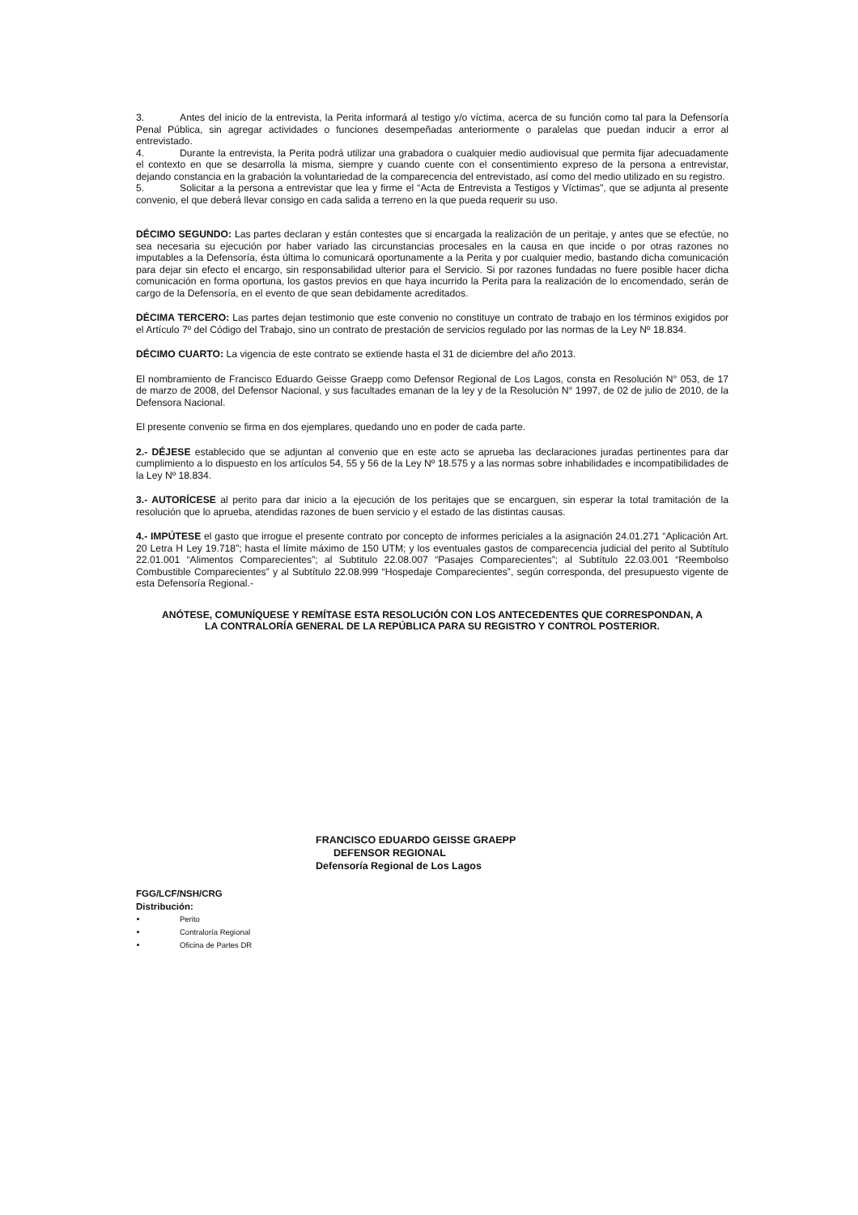3. Antes del inicio de la entrevista, la Perita informará al testigo y/o víctima, acerca de su función como tal para la Defensoría Penal Pública, sin agregar actividades o funciones desempeñadas anteriormente o paralelas que puedan inducir a error al entrevistado.
4. Durante la entrevista, la Perita podrá utilizar una grabadora o cualquier medio audiovisual que permita fijar adecuadamente el contexto en que se desarrolla la misma, siempre y cuando cuente con el consentimiento expreso de la persona a entrevistar, dejando constancia en la grabación la voluntariedad de la comparecencia del entrevistado, así como del medio utilizado en su registro.
5. Solicitar a la persona a entrevistar que lea y firme el “Acta de Entrevista a Testigos y Víctimas”, que se adjunta al presente convenio, el que deberá llevar consigo en cada salida a terreno en la que pueda requerir su uso.
DÉCIMO SEGUNDO: Las partes declaran y están contestes que si encargada la realización de un peritaje, y antes que se efectúe, no sea necesaria su ejecución por haber variado las circunstancias procesales en la causa en que incide o por otras razones no imputables a la Defensoría, ésta última lo comunicará oportunamente a la Perita y por cualquier medio, bastando dicha comunicación para dejar sin efecto el encargo, sin responsabilidad ulterior para el Servicio. Si por razones fundadas no fuere posible hacer dicha comunicación en forma oportuna, los gastos previos en que haya incurrido la Perita para la realización de lo encomendado, serán de cargo de la Defensoría, en el evento de que sean debidamente acreditados.
DÉCIMA TERCERO: Las partes dejan testimonio que este convenio no constituye un contrato de trabajo en los términos exigidos por el Artículo 7º del Código del Trabajo, sino un contrato de prestación de servicios regulado por las normas de la Ley Nº 18.834.
DÉCIMO CUARTO: La vigencia de este contrato se extiende hasta el 31 de diciembre del año 2013.
El nombramiento de Francisco Eduardo Geisse Graepp como Defensor Regional de Los Lagos, consta en Resolución N° 053, de 17 de marzo de 2008, del Defensor Nacional, y sus facultades emanan de la ley y de la Resolución N° 1997, de 02 de julio de 2010, de la Defensora Nacional.
El presente convenio se firma en dos ejemplares, quedando uno en poder de cada parte.
2.- DÉJESE establecido que se adjuntan al convenio que en este acto se aprueba las declaraciones juradas pertinentes para dar cumplimiento a lo dispuesto en los artículos 54, 55 y 56 de la Ley Nº 18.575 y a las normas sobre inhabilidades e incompatibilidades de la Ley Nº 18.834.
3.- AUTORÍCESE al perito para dar inicio a la ejecución de los peritajes que se encarguen, sin esperar la total tramitación de la resolución que lo aprueba, atendidas razones de buen servicio y el estado de las distintas causas.
4.- IMPÚTESE el gasto que irrogue el presente contrato por concepto de informes periciales a la asignación 24.01.271 “Aplicación Art. 20 Letra H Ley 19.718”; hasta el límite máximo de 150 UTM; y los eventuales gastos de comparecencia judicial del perito al Subtítulo 22.01.001 “Alimentos Comparecientes”; al Subtitulo 22.08.007 “Pasajes Comparecientes”; al Subtítulo 22.03.001 “Reembolso Combustible Comparecientes” y al Subtítulo 22.08.999 “Hospedaje Comparecientes”, según corresponda, del presupuesto vigente de esta Defensoría Regional.-
ANÓTESE, COMUNÍQUESE Y REMÍTASE ESTA RESOLUCIÓN CON LOS ANTECEDENTES QUE CORRESPONDAN, A LA CONTRALORÍA GENERAL DE LA REPÚBLICA PARA SU REGISTRO Y CONTROL POSTERIOR.
FRANCISCO EDUARDO GEISSE GRAEPP
DEFENSOR REGIONAL
Defensoría Regional de Los Lagos
FGG/LCF/NSH/CRG
Distribución:
Perito
Contraloría Regional
Oficina de Partes DR